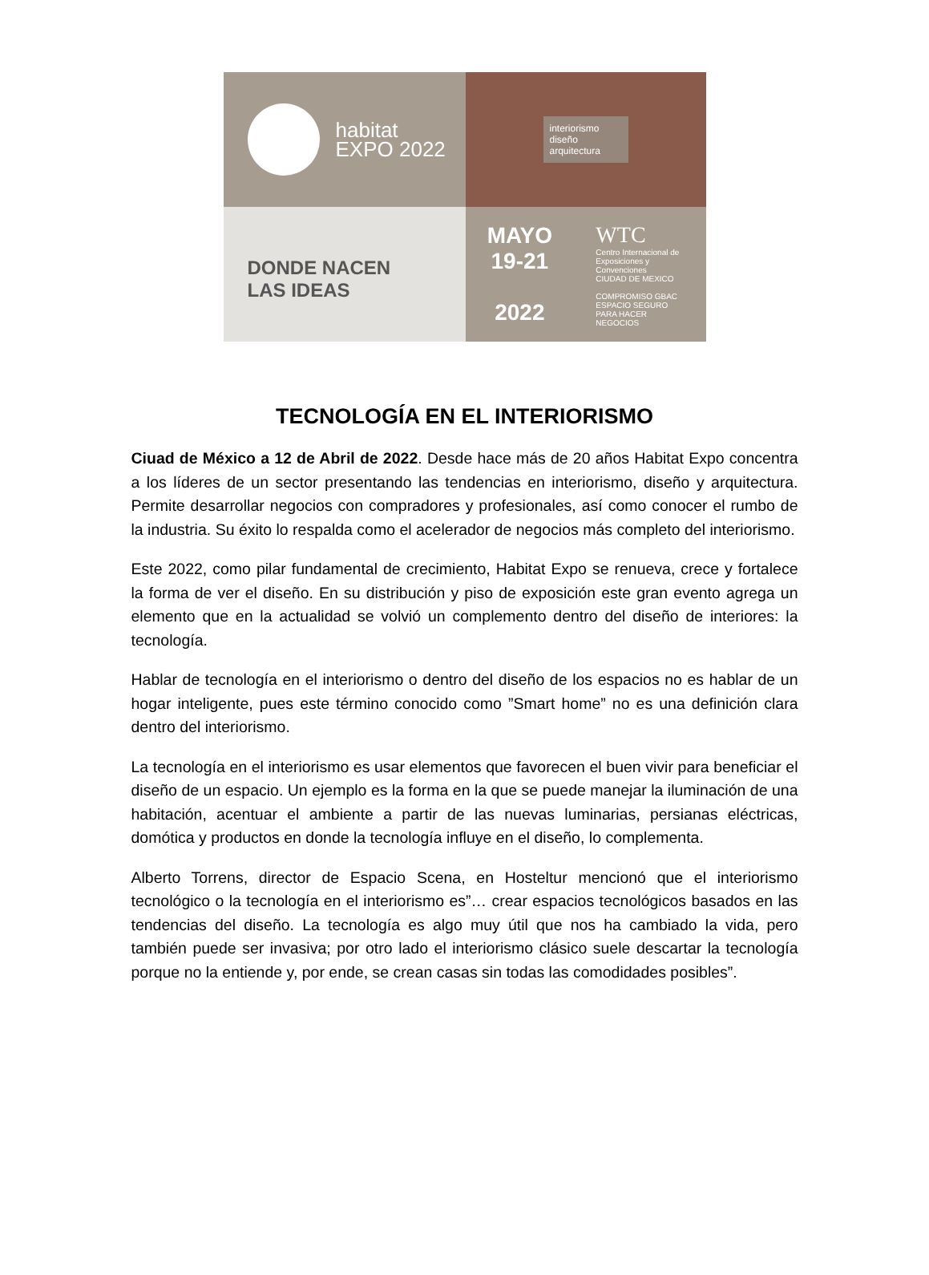habitat
EXPO 2022
interiorismo
diseño
arquitectura
DONDE NACEN
LAS IDEAS
MAYO
19-21
2022
WTC
Centro Internacional de Exposiciones y Convenciones
CIUDAD DE MEXICO
COMPROMISO GBAC
ESPACIO SEGURO PARA HACER NEGOCIOS
TECNOLOGÍA EN EL INTERIORISMO
Ciuad de México a 12 de Abril de 2022. Desde hace más de 20 años Habitat Expo concentra a los líderes de un sector presentando las tendencias en interiorismo, diseño y arquitectura. Permite desarrollar negocios con compradores y profesionales, así como conocer el rumbo de la industria. Su éxito lo respalda como el acelerador de negocios más completo del interiorismo.
Este 2022, como pilar fundamental de crecimiento, Habitat Expo se renueva, crece y fortalece la forma de ver el diseño. En su distribución y piso de exposición este gran evento agrega un elemento que en la actualidad se volvió un complemento dentro del diseño de interiores: la tecnología.
Hablar de tecnología en el interiorismo o dentro del diseño de los espacios no es hablar de un hogar inteligente, pues este término conocido como ”Smart home” no es una definición clara dentro del interiorismo.
La tecnología en el interiorismo es usar elementos que favorecen el buen vivir para beneficiar el diseño de un espacio. Un ejemplo es la forma en la que se puede manejar la iluminación de una habitación, acentuar el ambiente a partir de las nuevas luminarias, persianas eléctricas, domótica y productos en donde la tecnología influye en el diseño, lo complementa.
Alberto Torrens, director de Espacio Scena, en Hosteltur mencionó que el interiorismo tecnológico o la tecnología en el interiorismo es”… crear espacios tecnológicos basados en las tendencias del diseño. La tecnología es algo muy útil que nos ha cambiado la vida, pero también puede ser invasiva; por otro lado el interiorismo clásico suele descartar la tecnología porque no la entiende y, por ende, se crean casas sin todas las comodidades posibles”.